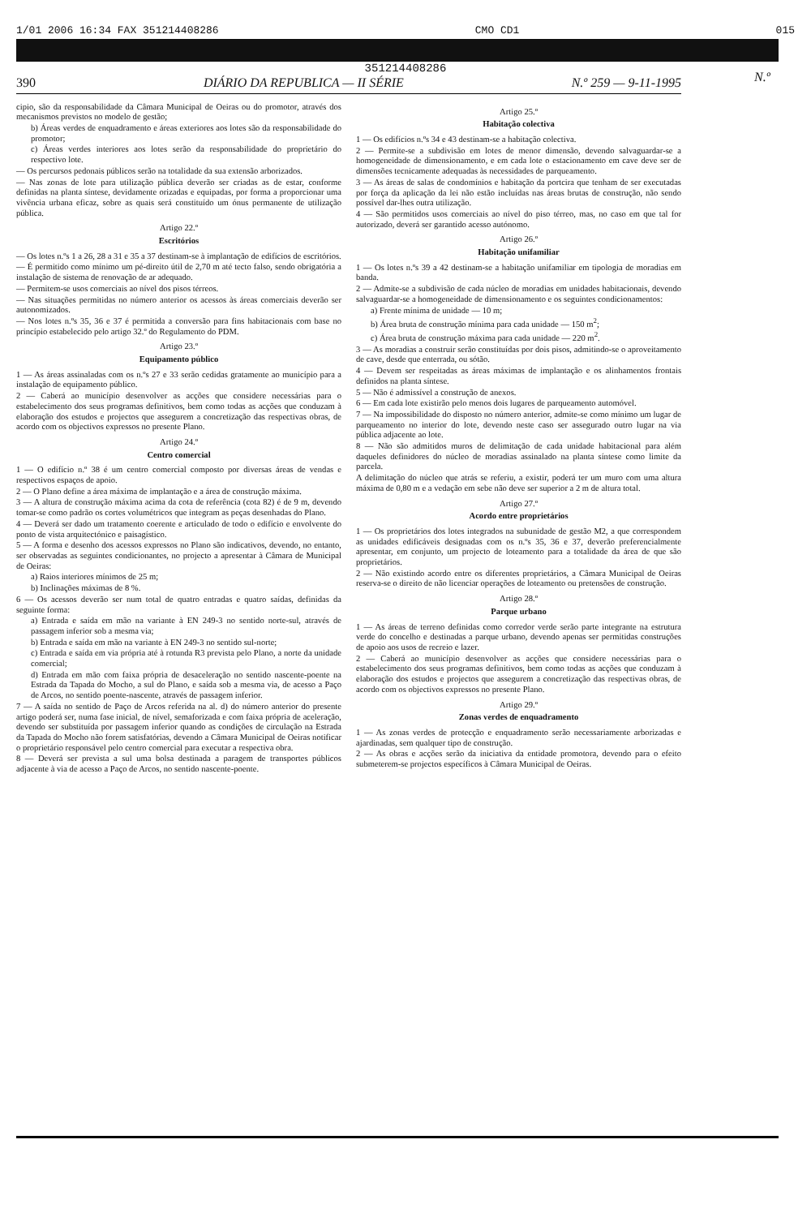1/01 2006 16:34 FAX 351214408286 CMO CD1 015
351214408286
390 DIÁRIO DA REPUBLICA — II SÉRIE N.º 259 — 9-11-1995
cipio, são da responsabilidade da Câmara Municipal de Oeiras ou do promotor, através dos mecanismos previstos no modelo de gestão;
b) Áreas verdes de enquadramento e áreas exteriores aos lotes são da responsabilidade do promotor;
c) Áreas verdes interiores aos lotes serão da responsabilidade do proprietário do respectivo lote.
— Os percursos pedonais públicos serão na totalidade da sua extensão arborizados.
— Nas zonas de lote para utilização pública deverão ser criadas as de estar, conforme definidas na planta síntese, devidamente orizadas e equipadas, por forma a proporcionar uma vivência urbana eficaz, sobre as quais será constituído um ónus permanente de utilização pública.
Artigo 22.º
Escritórios
— Os lotes n.ºs 1 a 26, 28 a 31 e 35 a 37 destinam-se à implantação de edifícios de escritórios.
— É permitido como mínimo um pé-direito útil de 2,70 m até tecto falso, sendo obrigatória a instalação de sistema de renovação de ar adequado.
— Permitem-se usos comerciais ao nível dos pisos térreos.
— Nas situações permitidas no número anterior os acessos às áreas comerciais deverão ser autonomizados.
— Nos lotes n.ºs 35, 36 e 37 é permitida a conversão para fins habitacionais com base no princípio estabelecido pelo artigo 32.º do Regulamento do PDM.
Artigo 23.º
Equipamento público
1 — As áreas assinaladas com os n.ºs 27 e 33 serão cedidas gratamente ao município para a instalação de equipamento público.
2 — Caberá ao município desenvolver as acções que considere necessárias para o estabelecimento dos seus programas definitivos, bem como todas as acções que conduzam à elaboração dos estudos e projectos que assegurem a concretização das respectivas obras, de acordo com os objectivos expressos no presente Plano.
Artigo 24.º
Centro comercial
1 — O edifício n.º 38 é um centro comercial composto por diversas áreas de vendas e respectivos espaços de apoio.
2 — O Plano define a área máxima de implantação e a área de construção máxima.
3 — A altura de construção máxima acima da cota de referência (cota 82) é de 9 m, devendo tomar-se como padrão os cortes volumétricos que integram as peças desenhadas do Plano.
4 — Deverá ser dado um tratamento coerente e articulado de todo o edifício e envolvente do ponto de vista arquitectónico e paisagístico.
5 — A forma e desenho dos acessos expressos no Plano são indicativos, devendo, no entanto, ser observadas as seguintes condicionantes, no projecto a apresentar à Câmara de Municipal de Oeiras:
a) Raios interiores mínimos de 25 m;
b) Inclinações máximas de 8 %.
6 — Os acessos deverão ser num total de quatro entradas e quatro saídas, definidas da seguinte forma:
a) Entrada e saída em mão na variante à EN 249-3 no sentido norte-sul, através de passagem inferior sob a mesma via;
b) Entrada e saída em mão na variante à EN 249-3 no sentido sul-norte;
c) Entrada e saída em via própria até à rotunda R3 prevista pelo Plano, a norte da unidade comercial;
d) Entrada em mão com faixa própria de desaceleração no sentido nascente-poente na Estrada da Tapada do Mocho, a sul do Plano, e saída sob a mesma via, de acesso a Paço de Arcos, no sentido poente-nascente, através de passagem inferior.
7 — A saída no sentido de Paço de Arcos referida na al. d) do número anterior do presente artigo poderá ser, numa fase inicial, de nível, semaforizada e com faixa própria de aceleração, devendo ser substituída por passagem inferior quando as condições de circulação na Estrada da Tapada do Mocho não forem satisfatórias, devendo a Câmara Municipal de Oeiras notificar o proprietário responsável pelo centro comercial para executar a respectiva obra.
8 — Deverá ser prevista a sul uma bolsa destinada a paragem de transportes públicos adjacente à via de acesso a Paço de Arcos, no sentido nascente-poente.
Artigo 25.º
Habitação colectiva
1 — Os edifícios n.ºs 34 e 43 destinam-se a habitação colectiva.
2 — Permite-se a subdivisão em lotes de menor dimensão, devendo salvaguardar-se a homogeneidade de dimensionamento, e em cada lote o estacionamento em cave deve ser de dimensões tecnicamente adequadas às necessidades de parqueamento.
3 — As áreas de salas de condomínios e habitação da portcira que tenham de ser executadas por força da aplicação da lei não estão incluídas nas áreas brutas de construção, não sendo possível dar-lhes outra utilização.
4 — São permitidos usos comerciais ao nível do piso térreo, mas, no caso em que tal for autorizado, deverá ser garantido acesso autónomo.
Artigo 26.º
Habitação unifamiliar
1 — Os lotes n.ºs 39 a 42 destinam-se a habitação unifamiliar em tipologia de moradias em banda.
2 — Admite-se a subdivisão de cada núcleo de moradias em unidades habitacionais, devendo salvaguardar-se a homogeneidade de dimensionamento e os seguintes condicionamentos:
a) Frente mínima de unidade — 10 m;
b) Área bruta de construção mínima para cada unidade — 150 m<sup>2</sup>;
c) Área bruta de construção máxima para cada unidade — 220 m<sup>2</sup>.
3 — As moradias a construir serão constituídas por dois pisos, admitindo-se o aproveitamento de cave, desde que enterrada, ou sótão.
4 — Devem ser respeitadas as áreas máximas de implantação e os alinhamentos frontais definidos na planta síntese.
5 — Não é admissível a construção de anexos.
6 — Em cada lote existirão pelo menos dois lugares de parqueamento automóvel.
7 — Na impossibilidade do disposto no número anterior, admite-se como mínimo um lugar de parqueamento no interior do lote, devendo neste caso ser assegurado outro lugar na via pública adjacente ao lote.
8 — Não são admitidos muros de delimitação de cada unidade habitacional para além daqueles definidores do núcleo de moradias assinalado na planta síntese como limite da parcela.
A delimitação do núcleo que atrás se referiu, a existir, poderá ter um muro com uma altura máxima de 0,80 m e a vedação em sebe não deve ser superior a 2 m de altura total.
Artigo 27.º
Acordo entre proprietários
1 — Os proprietários dos lotes integrados na subunidade de gestão M2, a que correspondem as unidades edificáveis designadas com os n.ºs 35, 36 e 37, deverão preferencialmente apresentar, em conjunto, um projecto de loteamento para a totalidade da área de que são proprietários.
2 — Não existindo acordo entre os diferentes proprietários, a Câmara Municipal de Oeiras reserva-se o direito de não licenciar operações de loteamento ou pretensões de construção.
Artigo 28.º
Parque urbano
1 — As áreas de terreno definidas como corredor verde serão parte integrante na estrutura verde do concelho e destinadas a parque urbano, devendo apenas ser permitidas construções de apoio aos usos de recreio e lazer.
2 — Caberá ao município desenvolver as acções que considere necessárias para o estabelecimento dos seus programas definitivos, bem como todas as acções que conduzam à elaboração dos estudos e projectos que assegurem a concretização das respectivas obras, de acordo com os objectivos expressos no presente Plano.
Artigo 29.º
Zonas verdes de enquadramento
1 — As zonas verdes de protecção e enquadramento serão necessariamente arborizadas e ajardinadas, sem qualquer tipo de construção.
2 — As obras e acções serão da iniciativa da entidade promotora, devendo para o efeito submeterem-se projectos específicos à Câmara Municipal de Oeiras.
N.º